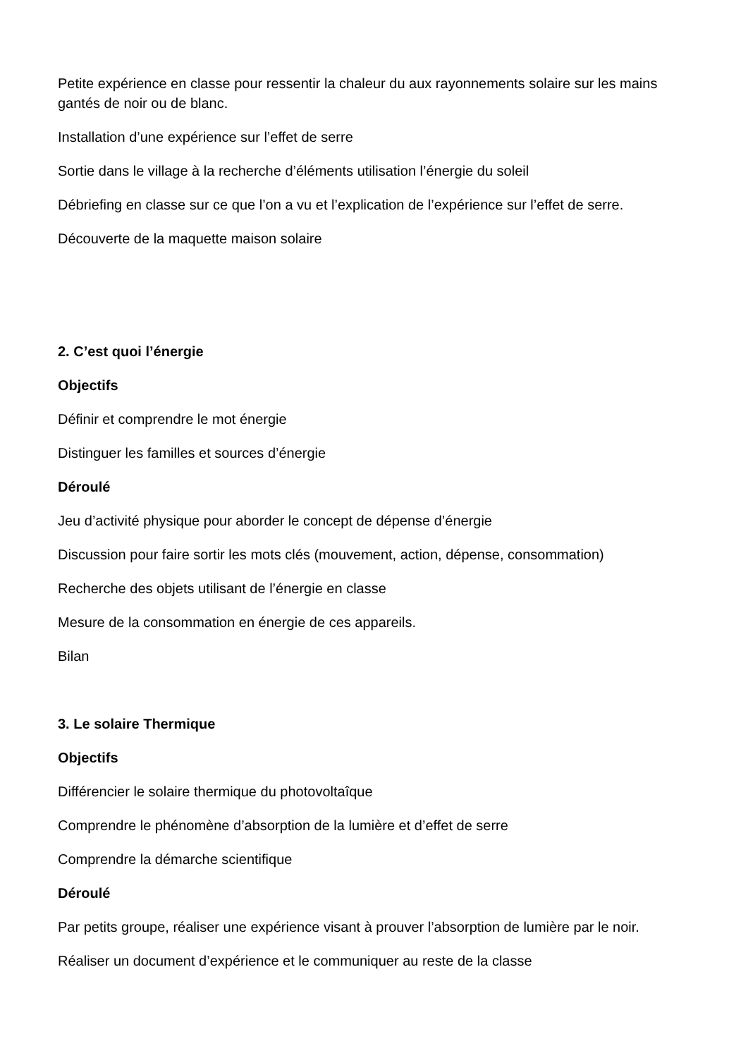Petite expérience en classe pour ressentir la chaleur du aux rayonnements solaire sur les mains gantés de noir ou de blanc.
Installation d’une expérience sur l’effet de serre
Sortie dans le village à la recherche d’éléments utilisation l’énergie du soleil
Débriefing en classe sur ce que l’on a vu et l’explication de l’expérience sur l’effet de serre.
Découverte de la maquette maison solaire
2. C’est quoi l’énergie
Objectifs
Définir et comprendre le mot énergie
Distinguer les familles et sources d’énergie
Déroulé
Jeu d’activité physique pour aborder le concept de dépense d’énergie
Discussion pour faire sortir les mots clés (mouvement, action, dépense, consommation)
Recherche des objets utilisant de l’énergie en classe
Mesure de la consommation en énergie de ces appareils.
Bilan
3. Le solaire Thermique
Objectifs
Différencier le solaire thermique du photovoltaîque
Comprendre le phénomène d’absorption de la lumière et d’effet de serre
Comprendre la démarche scientifique
Déroulé
Par petits groupe, réaliser une expérience visant à prouver l’absorption de lumière par le noir.
Réaliser un document d’expérience et le communiquer au reste de la classe